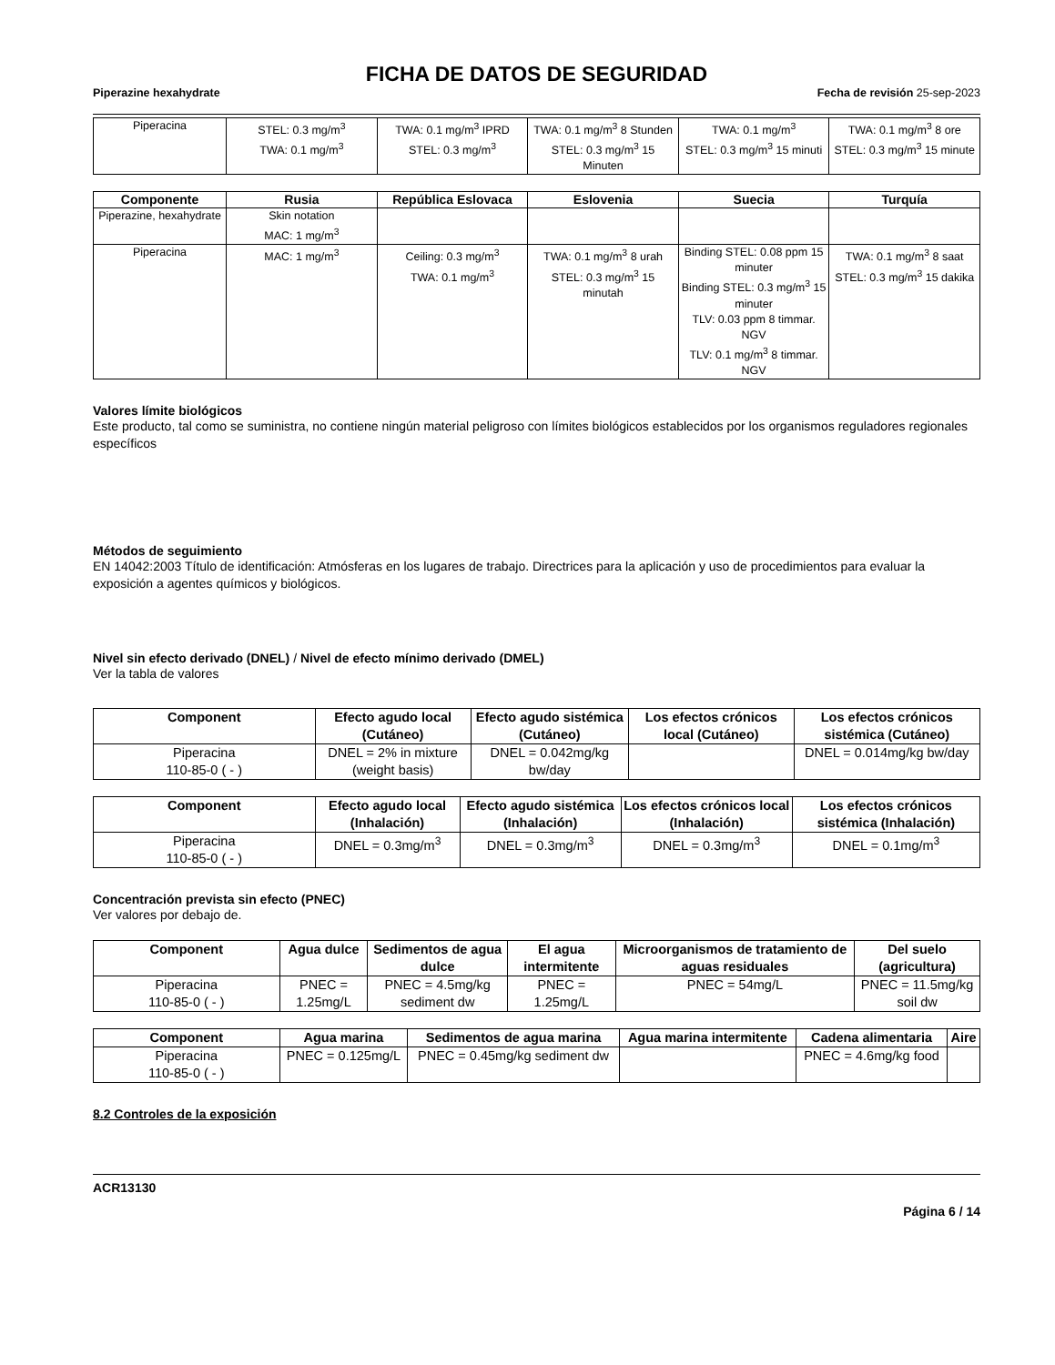FICHA DE DATOS DE SEGURIDAD
Piperazine hexahydrate Fecha de revisión 25-sep-2023
| Piperacina | STEL: 0.3 mg/m<sup>3</sup> TWA: 0.1 mg/m<sup>3</sup> | TWA: 0.1 mg/m<sup>3</sup> IPRD STEL: 0.3 mg/m<sup>3</sup> | TWA: 0.1 mg/m<sup>3</sup> 8 Stunden STEL: 0.3 mg/m<sup>3</sup> 15 Minuten | TWA: 0.1 mg/m<sup>3</sup> STEL: 0.3 mg/m<sup>3</sup> 15 minuti | TWA: 0.1 mg/m<sup>3</sup> 8 ore STEL: 0.3 mg/m<sup>3</sup> 15 minute |
| Componente | Rusia | República Eslovaca | Eslovenia | Suecia | Turquía |
| --- | --- | --- | --- | --- | --- |
| Piperazine, hexahydrate | Skin notation MAC: 1 mg/m<sup>3</sup> | | | | |
| Piperacina | MAC: 1 mg/m<sup>3</sup> | Ceiling: 0.3 mg/m<sup>3</sup> TWA: 0.1 mg/m<sup>3</sup> | TWA: 0.1 mg/m<sup>3</sup> 8 urah STEL: 0.3 mg/m<sup>3</sup> 15 minutah | Binding STEL: 0.08 ppm 15 minuter Binding STEL: 0.3 mg/m<sup>3</sup> 15 minuter TLV: 0.03 ppm 8 timmar. NGV TLV: 0.1 mg/m<sup>3</sup> 8 timmar. NGV | TWA: 0.1 mg/m<sup>3</sup> 8 saat STEL: 0.3 mg/m<sup>3</sup> 15 dakika |
Valores límite biológicos
Este producto, tal como se suministra, no contiene ningún material peligroso con límites biológicos establecidos por los organismos reguladores regionales específicos
Métodos de seguimiento
EN 14042:2003 Título de identificación: Atmósferas en los lugares de trabajo. Directrices para la aplicación y uso de procedimientos para evaluar la exposición a agentes químicos y biológicos.
Nivel sin efecto derivado (DNEL) / Nivel de efecto mínimo derivado (DMEL)
Ver la tabla de valores
| Component | Efecto agudo local (Cutáneo) | Efecto agudo sistémica (Cutáneo) | Los efectos crónicos local (Cutáneo) | Los efectos crónicos sistémica (Cutáneo) |
| --- | --- | --- | --- | --- |
| Piperacina 110-85-0 ( - ) | DNEL = 2% in mixture (weight basis) | DNEL = 0.042mg/kg bw/day | | DNEL = 0.014mg/kg bw/day |
| Component | Efecto agudo local (Inhalación) | Efecto agudo sistémica (Inhalación) | Los efectos crónicos local (Inhalación) | Los efectos crónicos sistémica (Inhalación) |
| --- | --- | --- | --- | --- |
| Piperacina 110-85-0 ( - ) | DNEL = 0.3mg/m<sup>3</sup> | DNEL = 0.3mg/m<sup>3</sup> | DNEL = 0.3mg/m<sup>3</sup> | DNEL = 0.1mg/m<sup>3</sup> |
Concentración prevista sin efecto (PNEC)
Ver valores por debajo de.
| Component | Agua dulce | Sedimentos de agua dulce | El agua intermitente | Microorganismos de tratamiento de aguas residuales | Del suelo (agricultura) |
| --- | --- | --- | --- | --- | --- |
| Piperacina 110-85-0 ( - ) | PNEC = 1.25mg/L | PNEC = 4.5mg/kg sediment dw | PNEC = 1.25mg/L | PNEC = 54mg/L | PNEC = 11.5mg/kg soil dw |
| Component | Agua marina | Sedimentos de agua marina | Agua marina intermitente | Cadena alimentaria | Aire |
| --- | --- | --- | --- | --- | --- |
| Piperacina 110-85-0 ( - ) | PNEC = 0.125mg/L | PNEC = 0.45mg/kg sediment dw | | PNEC = 4.6mg/kg food | |
8.2 Controles de la exposición
ACR13130
Página 6 / 14